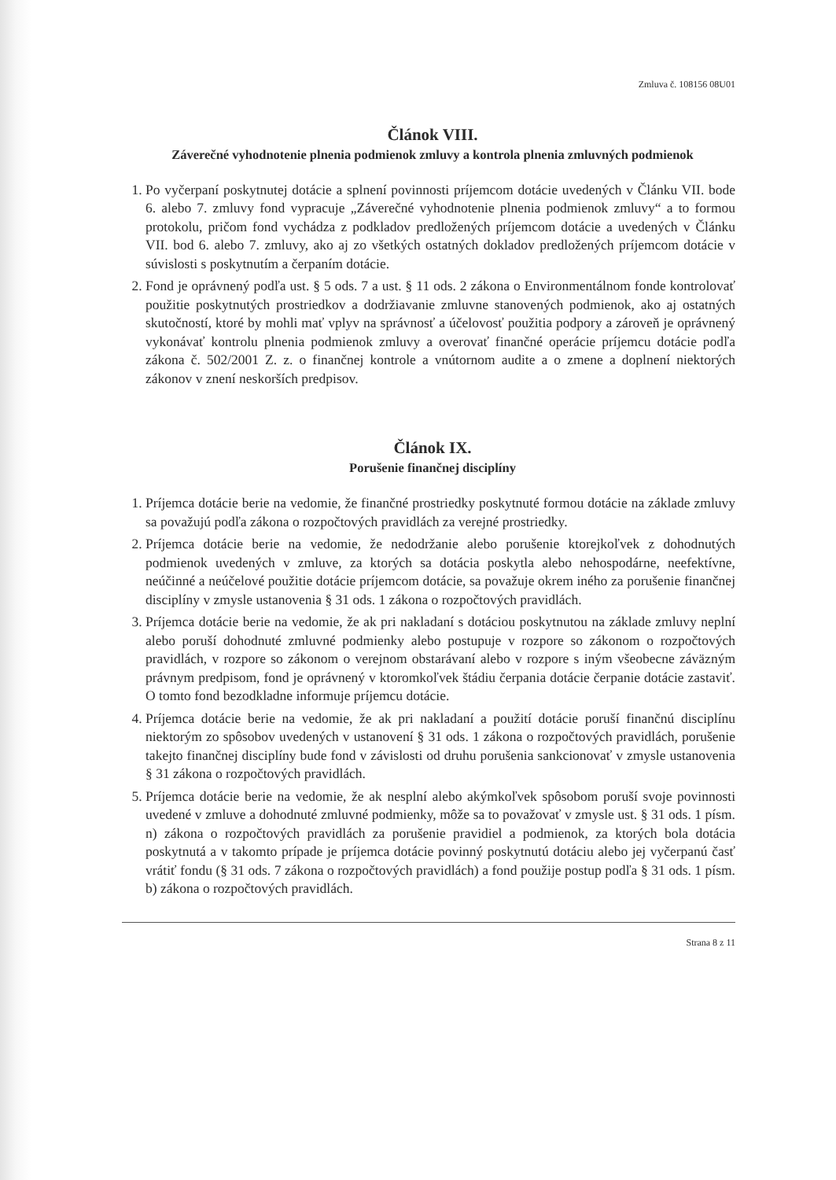Zmluva č. 108156 08U01
Článok VIII.
Záverečné vyhodnotenie plnenia podmienok zmluvy a kontrola plnenia zmluvných podmienok
1. Po vyčerpaní poskytnutej dotácie a splnení povinnosti príjemcom dotácie uvedených v Článku VII. bode 6. alebo 7. zmluvy fond vypracuje „Záverečné vyhodnotenie plnenia podmienok zmluvy“ a to formou protokolu, pričom fond vychádza z podkladov predložených príjemcom dotácie a uvedených v Článku VII. bod 6. alebo 7. zmluvy, ako aj zo všetkých ostatných dokladov predložených príjemcom dotácie v súvislosti s poskytnutím a čerpaním dotácie.
2. Fond je oprávnený podľa ust. § 5 ods. 7 a ust. § 11 ods. 2 zákona o Environmentálnom fonde kontrolovať použitie poskytnutých prostriedkov a dodržiavanie zmluvne stanovených podmienok, ako aj ostatných skutočností, ktoré by mohli mať vplyv na správnosť a účelovosť použitia podpory a zároveň je oprávnený vykonávať kontrolu plnenia podmienok zmluvy a overovať finančné operácie príjemcu dotácie podľa zákona č. 502/2001 Z. z. o finančnej kontrole a vnútornom audite a o zmene a doplnení niektorých zákonov v znení neskorších predpisov.
Článok IX.
Porušenie finančnej disciplíny
1. Príjemca dotácie berie na vedomie, že finančné prostriedky poskytnuté formou dotácie na základe zmluvy sa považujú podľa zákona o rozpočtových pravidlách za verejné prostriedky.
2. Príjemca dotácie berie na vedomie, že nedodržanie alebo porušenie ktorejkoľvek z dohodnutých podmienok uvedených v zmluve, za ktorých sa dotácia poskytla alebo nehospodárne, neefektívne, neúčinné a neúčelové použitie dotácie príjemcom dotácie, sa považuje okrem iného za porušenie finančnej disciplíny v zmysle ustanovenia § 31 ods. 1 zákona o rozpočtových pravidlách.
3. Príjemca dotácie berie na vedomie, že ak pri nakladaní s dotáciou poskytnutou na základe zmluvy neplní alebo poruší dohodnuté zmluvné podmienky alebo postupuje v rozpore so zákonom o rozpočtových pravidlách, v rozpore so zákonom o verejnom obstarávaní alebo v rozpore s iným všeobecne záväzným právnym predpisom, fond je oprávnený v ktoromkoľvek štádiu čerpania dotácie čerpanie dotácie zastaviť. O tomto fond bezodkladne informuje príjemcu dotácie.
4. Príjemca dotácie berie na vedomie, že ak pri nakladaní a použití dotácie poruší finančnú disciplínu niektorým zo spôsobov uvedených v ustanovení § 31 ods. 1 zákona o rozpočtových pravidlách, porušenie takejto finančnej disciplíny bude fond v závislosti od druhu porušenia sankcionovať v zmysle ustanovenia § 31 zákona o rozpočtových pravidlách.
5. Príjemca dotácie berie na vedomie, že ak nesplní alebo akýmkoľvek spôsobom poruší svoje povinnosti uvedené v zmluve a dohodnuté zmluvné podmienky, môže sa to považovať v zmysle ust. § 31 ods. 1 písm. n) zákona o rozpočtových pravidlách za porušenie pravidiel a podmienok, za ktorých bola dotácia poskytnutá a v takomto prípade je príjemca dotácie povinný poskytnutú dotáciu alebo jej vyčerpanú časť vrátiť fondu (§ 31 ods. 7 zákona o rozpočtových pravidlách) a fond použije postup podľa § 31 ods. 1 písm. b) zákona o rozpočtových pravidlách.
Strana 8 z 11